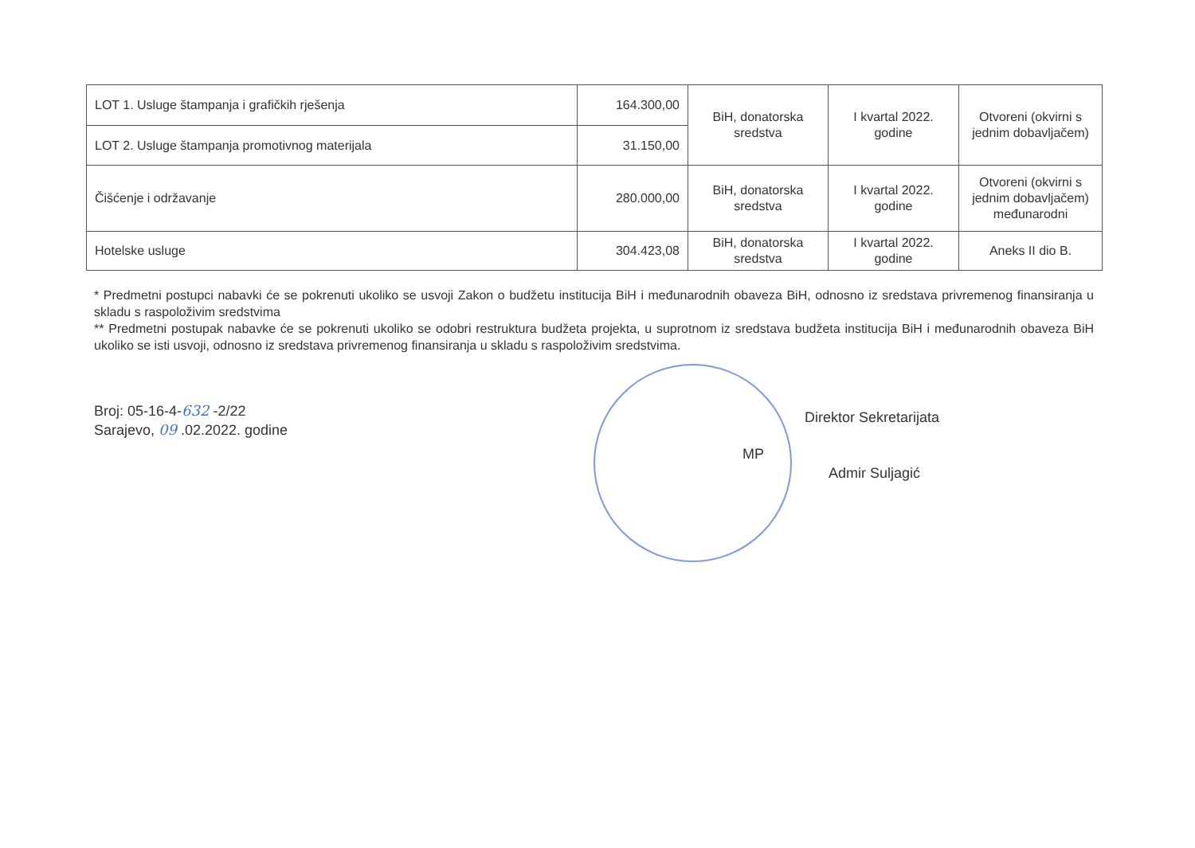| LOT 1. Usluge štampanja i grafičkih rješenja | 164.300,00 | BiH, donatorska sredstva | I kvartal 2022. godine | Otvoreni (okvirni s jednim dobavljačem) |
| LOT 2. Usluge štampanja promotivnog materijala | 31.150,00 | | | |
| Čišćenje i održavanje | 280.000,00 | BiH, donatorska sredstva | I kvartal 2022. godine | Otvoreni (okvirni s jednim dobavljačem) međunarodni |
| Hotelske usluge | 304.423,08 | BiH, donatorska sredstva | I kvartal 2022. godine | Aneks II dio B. |
* Predmetni postupci nabavki će se pokrenuti ukoliko se usvoji Zakon o budžetu institucija BiH i međunarodnih obaveza BiH, odnosno iz sredstava privremenog finansiranja u skladu s raspoloživim sredstvima
** Predmetni postupak nabavke će se pokrenuti ukoliko se odobri restruktura budžeta projekta, u suprotnom iz sredstava budžeta institucija BiH i međunarodnih obaveza BiH ukoliko se isti usvoji, odnosno iz sredstava privremenog finansiranja u skladu s raspoloživim sredstvima.
Broj: 05-16-4-632 -2/22
Sarajevo, 09 .02.2022. godine
MP
Direktor Sekretarijata
Admir Suljagić